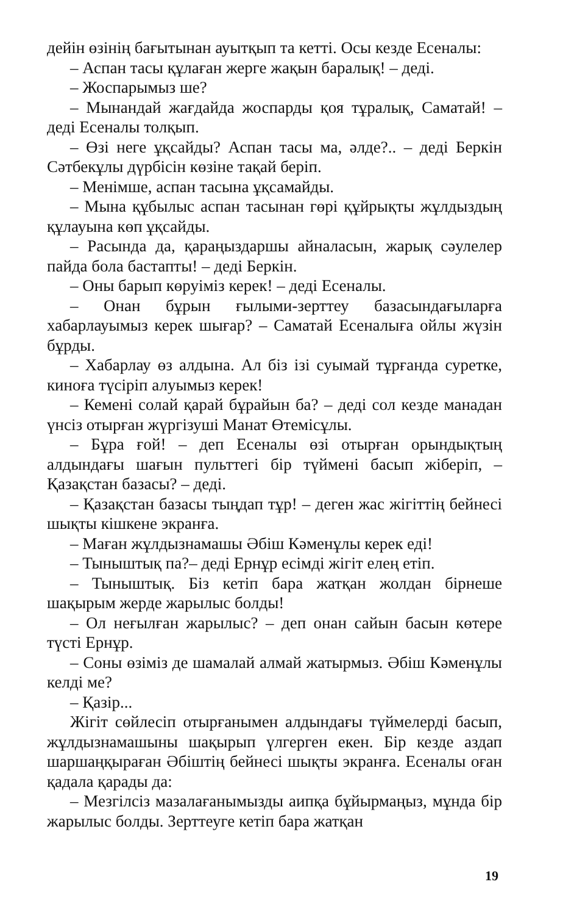дейін өзінің бағытынан ауытқып та кетті. Осы кезде Есеналы:
– Аспан тасы құлаған жерге жақын баралық! – деді.
– Жоспарымыз ше?
– Мынандай жағдайда жоспарды қоя тұралық, Саматай! – деді Есеналы толқып.
– Өзі неге ұқсайды? Аспан тасы ма, әлде?.. – деді Беркін Сәтбекұлы дүрбісін көзіне тақай беріп.
– Менімше, аспан тасына ұқсамайды.
– Мына құбылыс аспан тасынан гөрі құйрықты жұлдыздың құлауына көп ұқсайды.
– Расында да, қараңыздаршы айналасын, жарық сәулелер пайда бола бастапты! – деді Беркін.
– Оны барып көруіміз керек! – деді Есеналы.
– Онан бұрын ғылыми-зерттеу базасындағыларға хабарлауымыз керек шығар? – Саматай Есеналыға ойлы жүзін бұрды.
– Хабарлау өз алдына. Ал біз ізі суымай тұрғанда суретке, киноға түсіріп алуымыз керек!
– Кемені солай қарай бұрайын ба? – деді сол кезде манадан үнсіз отырған жүргізуші Манат Өтемісұлы.
– Бұра ғой! – деп Есеналы өзі отырған орындықтың алдындағы шағын пульттегі бір түймені басып жіберіп, – Қазақстан базасы? – деді.
– Қазақстан базасы тыңдап тұр! – деген жас жігіттің бейнесі шықты кішкене экранға.
– Маған жұлдызнамашы Әбіш Кәменұлы керек еді!
– Тыныштық па?– деді Ернұр есімді жігіт елең етіп.
– Тыныштық. Біз кетіп бара жатқан жолдан бірнеше шақырым жерде жарылыс болды!
– Ол неғылған жарылыс? – деп онан сайын басын көтере түсті Ернұр.
– Соны өзіміз де шамалай алмай жатырмыз. Әбіш Кәменұлы келді ме?
– Қазір...
Жігіт сөйлесіп отырғанымен алдындағы түймелерді басып, жұлдызнамашыны шақырып үлгерген екен. Бір кезде аздап шаршаңқыраған Әбіштің бейнесі шықты экранға. Есеналы оған қадала қарады да:
– Мезгілсіз мазалағанымызды аипқа бұйырмаңыз, мұнда бір жарылыс болды. Зерттеуге кетіп бара жатқан
19